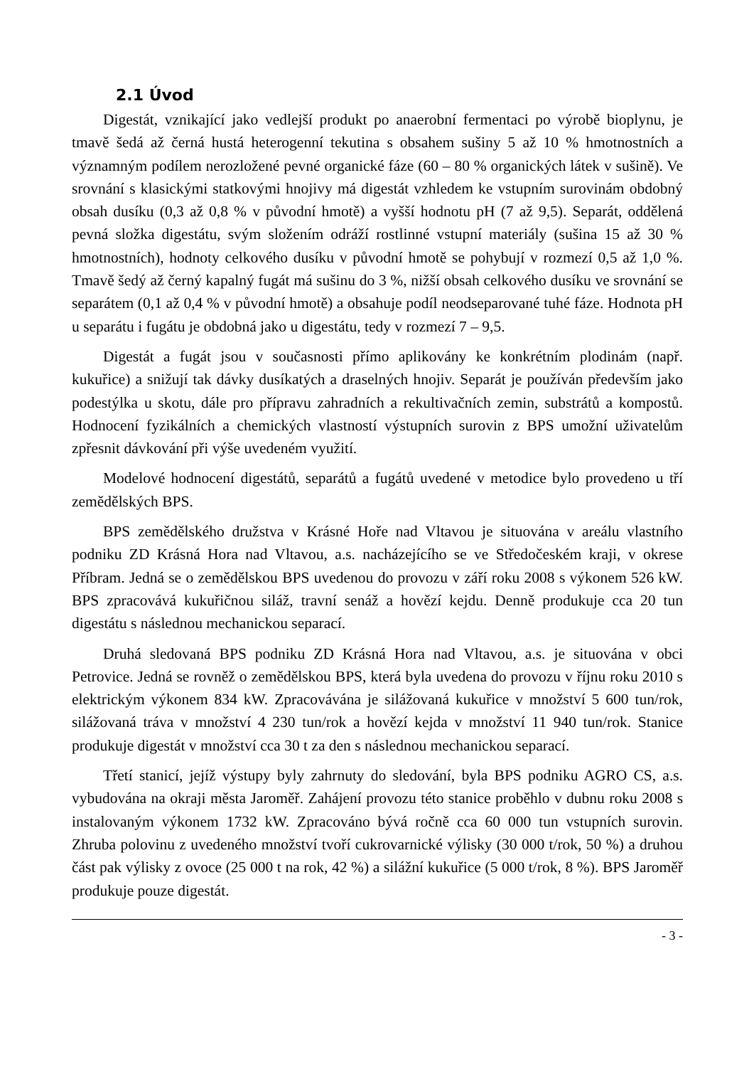2.1 Úvod
Digestát, vznikající jako vedlejší produkt po anaerobní fermentaci po výrobě bioplynu, je tmavě šedá až černá hustá heterogenní tekutina s obsahem sušiny 5 až 10 % hmotnostních a významným podílem nerozložené pevné organické fáze (60 – 80 % organických látek v sušině). Ve srovnání s klasickými statkovými hnojivy má digestát vzhledem ke vstupním surovinám obdobný obsah dusíku (0,3 až 0,8 % v původní hmotě) a vyšší hodnotu pH (7 až 9,5). Separát, oddělená pevná složka digestátu, svým složením odráží rostlinné vstupní materiály (sušina 15 až 30 % hmotnostních), hodnoty celkového dusíku v původní hmotě se pohybují v rozmezí 0,5 až 1,0 %. Tmavě šedý až černý kapalný fugát má sušinu do 3 %, nižší obsah celkového dusíku ve srovnání se separátem (0,1 až 0,4 % v původní hmotě) a obsahuje podíl neodseparované tuhé fáze. Hodnota pH u separátu i fugátu je obdobná jako u digestátu, tedy v rozmezí 7 – 9,5.
Digestát a fugát jsou v současnosti přímo aplikovány ke konkrétním plodinám (např. kukuřice) a snižují tak dávky dusíkatých a draselných hnojiv. Separát je používán především jako podestýlka u skotu, dále pro přípravu zahradních a rekultivačních zemin, substrátů a kompostů. Hodnocení fyzikálních a chemických vlastností výstupních surovin z BPS umožní uživatelům zpřesnit dávkování při výše uvedeném využití.
Modelové hodnocení digestátů, separátů a fugátů uvedené v metodice bylo provedeno u tří zemědělských BPS.
BPS zemědělského družstva v Krásné Hoře nad Vltavou je situována v areálu vlastního podniku ZD Krásná Hora nad Vltavou, a.s. nacházejícího se ve Středočeském kraji, v okrese Příbram. Jedná se o zemědělskou BPS uvedenou do provozu v září roku 2008 s výkonem 526 kW. BPS zpracovává kukuřičnou siláž, travní senáž a hovězí kejdu. Denně produkuje cca 20 tun digestátu s následnou mechanickou separací.
Druhá sledovaná BPS podniku ZD Krásná Hora nad Vltavou, a.s. je situována v obci Petrovice. Jedná se rovněž o zemědělskou BPS, která byla uvedena do provozu v říjnu roku 2010 s elektrickým výkonem 834 kW. Zpracovávána je silážovaná kukuřice v množství 5 600 tun/rok, silážovaná tráva v množství 4 230 tun/rok a hovězí kejda v množství 11 940 tun/rok. Stanice produkuje digestát v množství cca 30 t za den s následnou mechanickou separací.
Třetí stanicí, jejíž výstupy byly zahrnuty do sledování, byla BPS podniku AGRO CS, a.s. vybudována na okraji města Jaroměř. Zahájení provozu této stanice proběhlo v dubnu roku 2008 s instalovaným výkonem 1732 kW. Zpracováno bývá ročně cca 60 000 tun vstupních surovin. Zhruba polovinu z uvedeného množství tvoří cukrovarnické výlisky (30 000 t/rok, 50 %) a druhou část pak výlisky z ovoce (25 000 t na rok, 42 %) a silážní kukuřice (5 000 t/rok, 8 %). BPS Jaroměř produkuje pouze digestát.
- 3 -